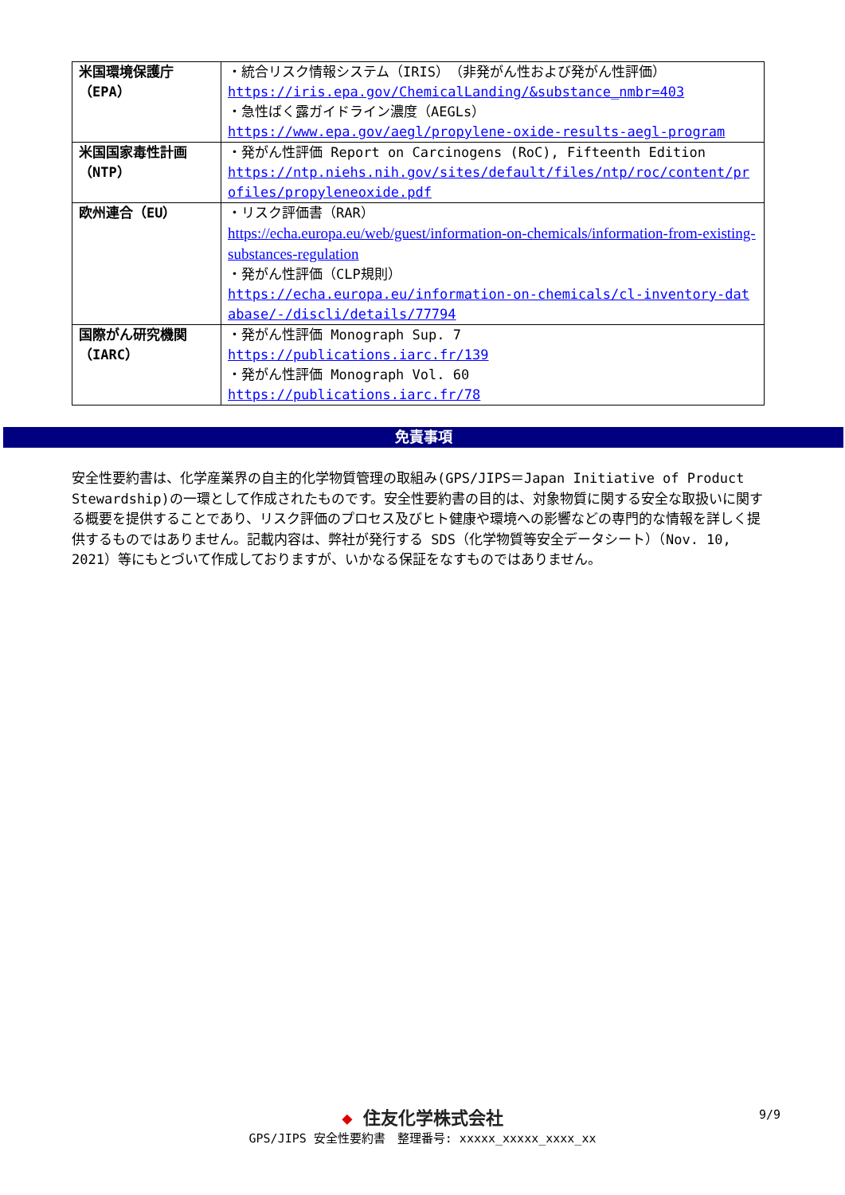| 米国環境保護庁 （EPA） | ・統合リスク情報システム（IRIS）（非発がん性および発がん性評価） https://iris.epa.gov/ChemicalLanding/&substance_nmbr=403 ・急性ばく露ガイドライン濃度（AEGLs） https://www.epa.gov/aegl/propylene-oxide-results-aegl-program |
| 米国国家毒性計画 （NTP） | ・発がん性評価 Report on Carcinogens (RoC), Fifteenth Edition https://ntp.niehs.nih.gov/sites/default/files/ntp/roc/content/profiles/propyleneoxide.pdf |
| 欧州連合（EU） | ・リスク評価書（RAR） https://echa.europa.eu/web/guest/information-on-chemicals/information-from-existing-substances-regulation ・発がん性評価（CLP規則） https://echa.europa.eu/information-on-chemicals/cl-inventory-database/-/discli/details/77794 |
| 国際がん研究機関 （IARC） | ・発がん性評価 Monograph Sup. 7 https://publications.iarc.fr/139 ・発がん性評価 Monograph Vol. 60 https://publications.iarc.fr/78 |
免責事項
安全性要約書は、化学産業界の自主的化学物質管理の取組み(GPS/JIPS＝Japan Initiative of Product Stewardship)の一環として作成されたものです。安全性要約書の目的は、対象物質に関する安全な取扱いに関する概要を提供することであり、リスク評価のプロセス及びヒト健康や環境への影響などの専門的な情報を詳しく提供するものではありません。記載内容は、弊社が発行する SDS（化学物質等安全データシート）（Nov. 10, 2021）等にもとづいて作成しておりますが、いかなる保証をなすものではありません。
◆ 住友化学株式会社
GPS/JIPS 安全性要約書　整理番号: xxxxx_xxxxx_xxxx_xx
9/9